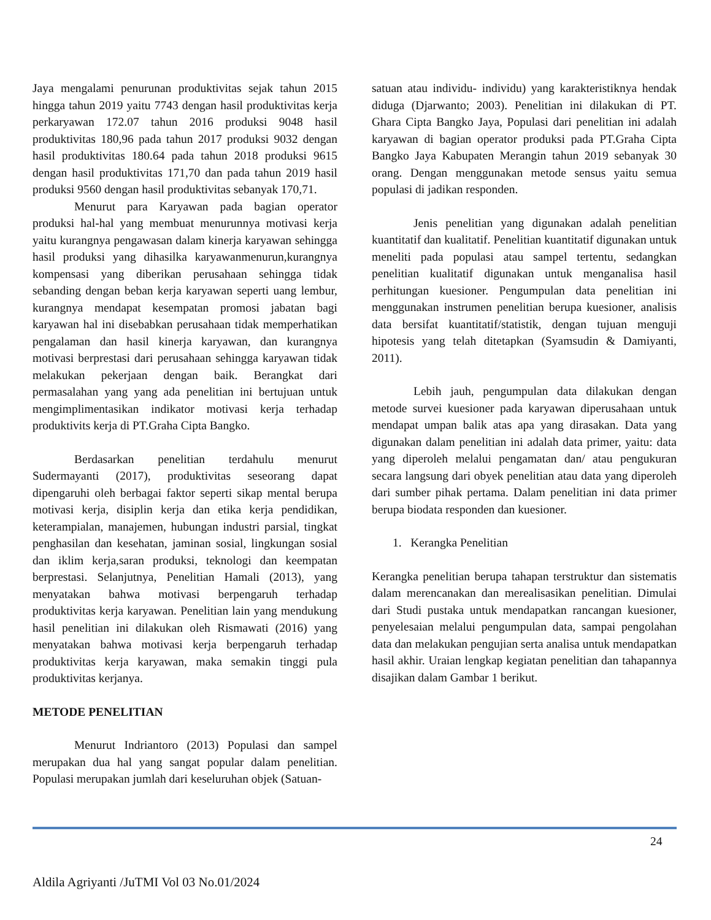Jaya mengalami penurunan produktivitas sejak tahun 2015 hingga tahun 2019 yaitu 7743 dengan hasil produktivitas kerja perkaryawan 172.07 tahun 2016 produksi 9048 hasil produktivitas 180,96 pada tahun 2017 produksi 9032 dengan hasil produktivitas 180.64 pada tahun 2018 produksi 9615 dengan hasil produktivitas 171,70 dan pada tahun 2019 hasil produksi 9560 dengan hasil produktivitas sebanyak 170,71.
Menurut para Karyawan pada bagian operator produksi hal-hal yang membuat menurunnya motivasi kerja yaitu kurangnya pengawasan dalam kinerja karyawan sehingga hasil produksi yang dihasilka karyawanmenurun,kurangnya kompensasi yang diberikan perusahaan sehingga tidak sebanding dengan beban kerja karyawan seperti uang lembur, kurangnya mendapat kesempatan promosi jabatan bagi karyawan hal ini disebabkan perusahaan tidak memperhatikan pengalaman dan hasil kinerja karyawan, dan kurangnya motivasi berprestasi dari perusahaan sehingga karyawan tidak melakukan pekerjaan dengan baik. Berangkat dari permasalahan yang yang ada penelitian ini bertujuan untuk mengimplimentasikan indikator motivasi kerja terhadap produktivits kerja di PT.Graha Cipta Bangko.
Berdasarkan penelitian terdahulu menurut Sudermayanti (2017), produktivitas seseorang dapat dipengaruhi oleh berbagai faktor seperti sikap mental berupa motivasi kerja, disiplin kerja dan etika kerja pendidikan, keterampialan, manajemen, hubungan industri parsial, tingkat penghasilan dan kesehatan, jaminan sosial, lingkungan sosial dan iklim kerja,saran produksi, teknologi dan keempatan berprestasi. Selanjutnya, Penelitian Hamali (2013), yang menyatakan bahwa motivasi berpengaruh terhadap produktivitas kerja karyawan. Penelitian lain yang mendukung hasil penelitian ini dilakukan oleh Rismawati (2016) yang menyatakan bahwa motivasi kerja berpengaruh terhadap produktivitas kerja karyawan, maka semakin tinggi pula produktivitas kerjanya.
METODE PENELITIAN
Menurut Indriantoro (2013) Populasi dan sampel merupakan dua hal yang sangat popular dalam penelitian. Populasi merupakan jumlah dari keseluruhan objek (Satuan-
satuan atau individu- individu) yang karakteristiknya hendak diduga (Djarwanto; 2003). Penelitian ini dilakukan di PT. Ghara Cipta Bangko Jaya, Populasi dari penelitian ini adalah karyawan di bagian operator produksi pada PT.Graha Cipta Bangko Jaya Kabupaten Merangin tahun 2019 sebanyak 30 orang. Dengan menggunakan metode sensus yaitu semua populasi di jadikan responden.
Jenis penelitian yang digunakan adalah penelitian kuantitatif dan kualitatif. Penelitian kuantitatif digunakan untuk meneliti pada populasi atau sampel tertentu, sedangkan penelitian kualitatif digunakan untuk menganalisa hasil perhitungan kuesioner. Pengumpulan data penelitian ini menggunakan instrumen penelitian berupa kuesioner, analisis data bersifat kuantitatif/statistik, dengan tujuan menguji hipotesis yang telah ditetapkan (Syamsudin & Damiyanti, 2011).
Lebih jauh, pengumpulan data dilakukan dengan metode survei kuesioner pada karyawan diperusahaan untuk mendapat umpan balik atas apa yang dirasakan. Data yang digunakan dalam penelitian ini adalah data primer, yaitu: data yang diperoleh melalui pengamatan dan/ atau pengukuran secara langsung dari obyek penelitian atau data yang diperoleh dari sumber pihak pertama. Dalam penelitian ini data primer berupa biodata responden dan kuesioner.
1. Kerangka Penelitian
Kerangka penelitian berupa tahapan terstruktur dan sistematis dalam merencanakan dan merealisasikan penelitian. Dimulai dari Studi pustaka untuk mendapatkan rancangan kuesioner, penyelesaian melalui pengumpulan data, sampai pengolahan data dan melakukan pengujian serta analisa untuk mendapatkan hasil akhir. Uraian lengkap kegiatan penelitian dan tahapannya disajikan dalam Gambar 1 berikut.
24
Aldila Agriyanti /JuTMI Vol 03 No.01/2024